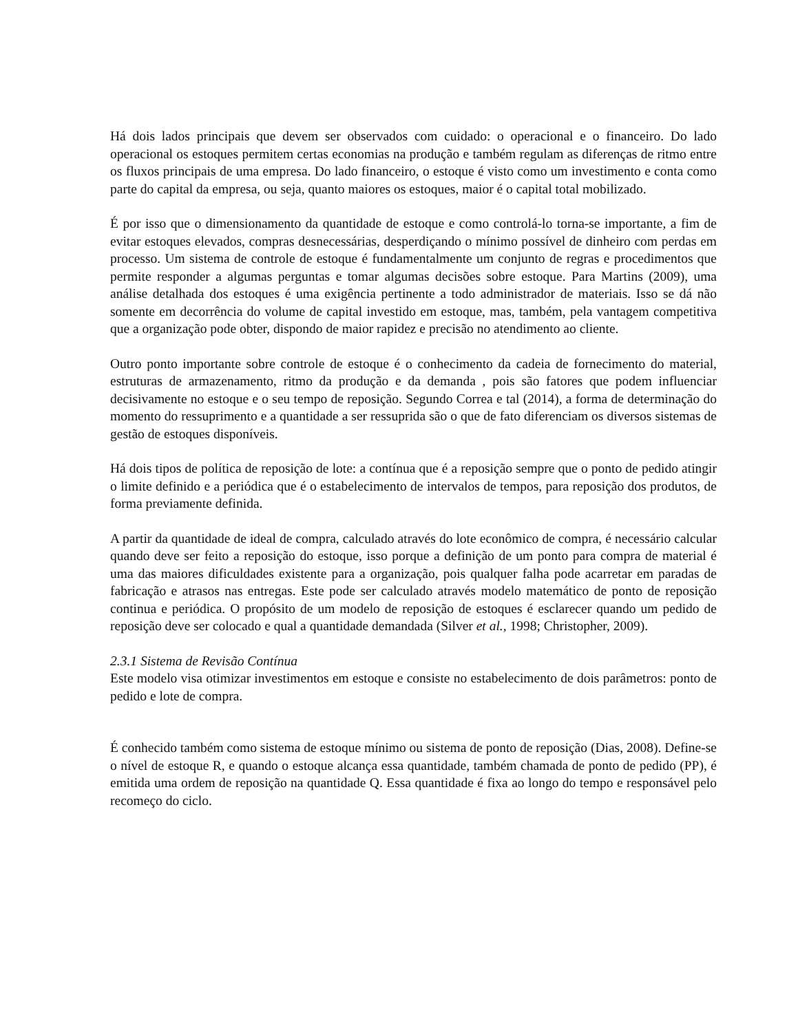Há dois lados principais que devem ser observados com cuidado: o operacional e o financeiro. Do lado operacional os estoques permitem certas economias na produção e também regulam as diferenças de ritmo entre os fluxos principais de uma empresa. Do lado financeiro, o estoque é visto como um investimento e conta como parte do capital da empresa, ou seja, quanto maiores os estoques, maior é o capital total mobilizado.
É por isso que o dimensionamento da quantidade de estoque e como controlá-lo torna-se importante, a fim de evitar estoques elevados, compras desnecessárias, desperdiçando o mínimo possível de dinheiro com perdas em processo. Um sistema de controle de estoque é fundamentalmente um conjunto de regras e procedimentos que permite responder a algumas perguntas e tomar algumas decisões sobre estoque. Para Martins (2009), uma análise detalhada dos estoques é uma exigência pertinente a todo administrador de materiais. Isso se dá não somente em decorrência do volume de capital investido em estoque, mas, também, pela vantagem competitiva que a organização pode obter, dispondo de maior rapidez e precisão no atendimento ao cliente.
Outro ponto importante sobre controle de estoque é o conhecimento da cadeia de fornecimento do material, estruturas de armazenamento, ritmo da produção e da demanda , pois são fatores que podem influenciar decisivamente no estoque e o seu tempo de reposição. Segundo Correa e tal (2014), a forma de determinação do momento do ressuprimento e a quantidade a ser ressuprida são o que de fato diferenciam os diversos sistemas de gestão de estoques disponíveis.
Há dois tipos de política de reposição de lote: a contínua que é a reposição sempre que o ponto de pedido atingir o limite definido e a periódica que é o estabelecimento de intervalos de tempos, para reposição dos produtos, de forma previamente definida.
A partir da quantidade de ideal de compra, calculado através do lote econômico de compra, é necessário calcular quando deve ser feito a reposição do estoque, isso porque a definição de um ponto para compra de material é uma das maiores dificuldades existente para a organização, pois qualquer falha pode acarretar em paradas de fabricação e atrasos nas entregas. Este pode ser calculado através modelo matemático de ponto de reposição continua e periódica. O propósito de um modelo de reposição de estoques é esclarecer quando um pedido de reposição deve ser colocado e qual a quantidade demandada (Silver et al., 1998; Christopher, 2009).
2.3.1 Sistema de Revisão Contínua
Este modelo visa otimizar investimentos em estoque e consiste no estabelecimento de dois parâmetros: ponto de pedido e lote de compra.
É conhecido também como sistema de estoque mínimo ou sistema de ponto de reposição (Dias, 2008). Define-se o nível de estoque R, e quando o estoque alcança essa quantidade, também chamada de ponto de pedido (PP), é emitida uma ordem de reposição na quantidade Q. Essa quantidade é fixa ao longo do tempo e responsável pelo recomeço do ciclo.